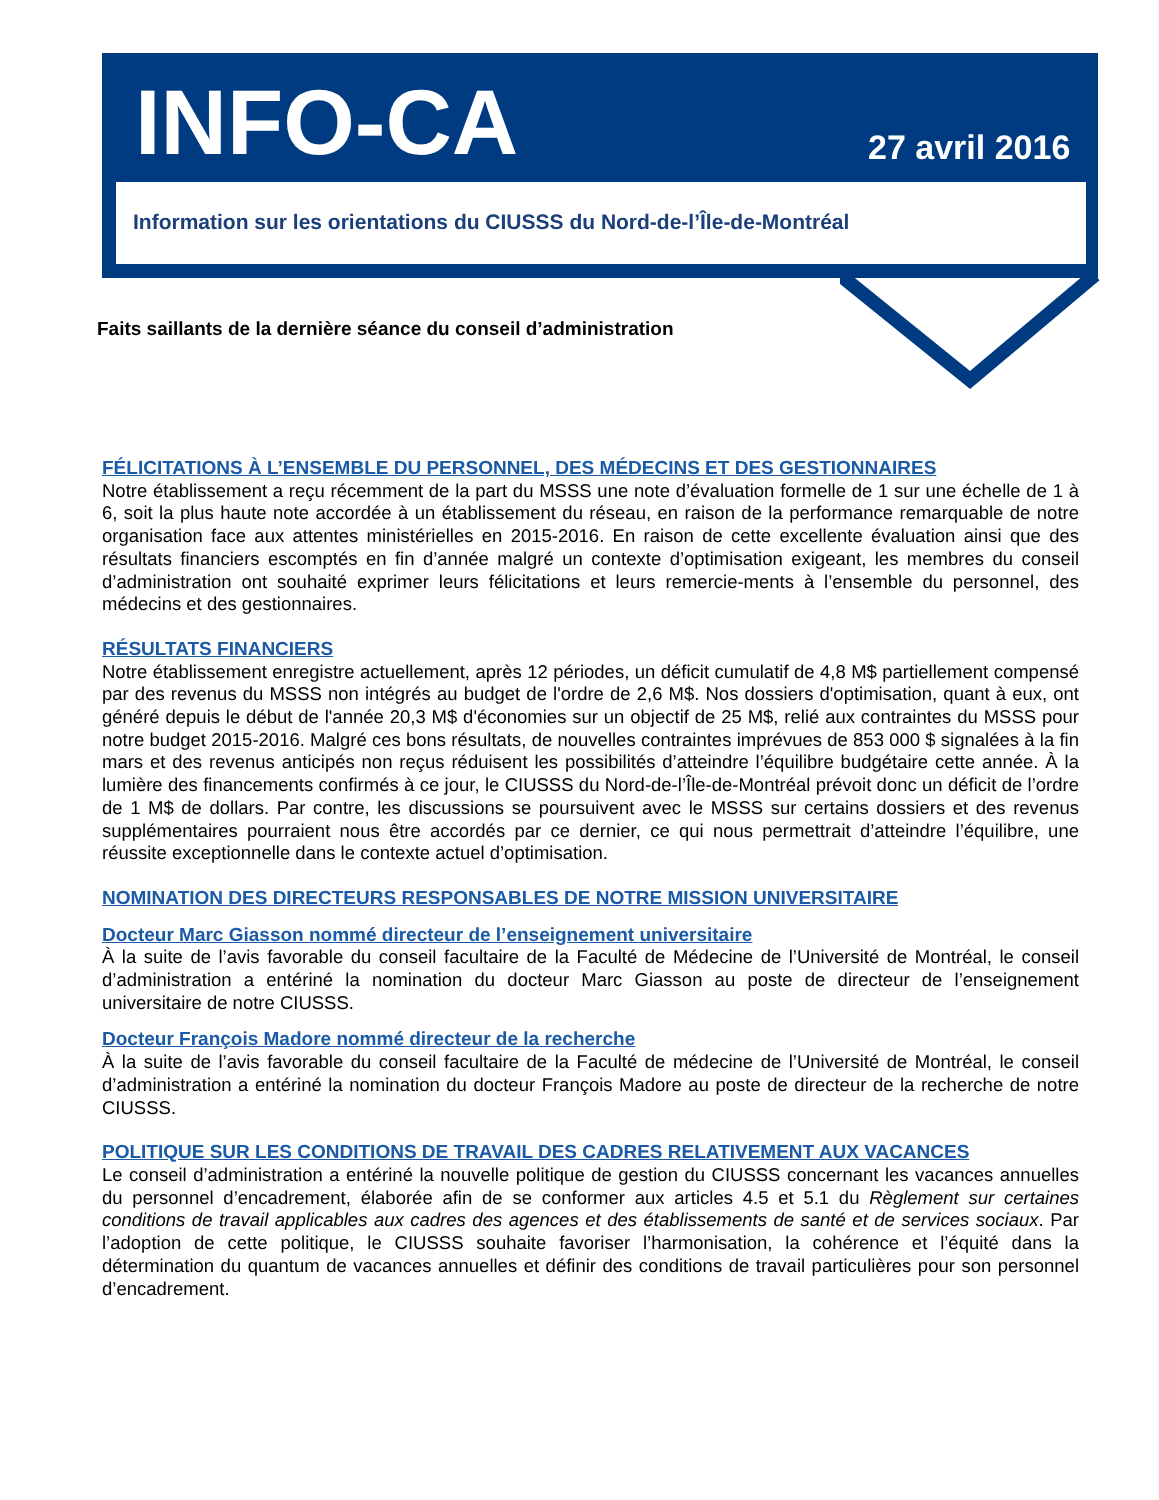INFO-CA 27 avril 2016
Information sur les orientations du CIUSSS du Nord-de-l’Île-de-Montréal
Faits saillants de la dernière séance du conseil d’administration
FÉLICITATIONS À L’ENSEMBLE DU PERSONNEL, DES MÉDECINS ET DES GESTIONNAIRES
Notre établissement a reçu récemment de la part du MSSS une note d’évaluation formelle de 1 sur une échelle de 1 à 6, soit la plus haute note accordée à un établissement du réseau, en raison de la performance remarquable de notre organisation face aux attentes ministérielles en 2015-2016. En raison de cette excellente évaluation ainsi que des résultats financiers escomptés en fin d’année malgré un contexte d’optimisation exigeant, les membres du conseil d’administration ont souhaité exprimer leurs félicitations et leurs remercie-ments à l’ensemble du personnel, des médecins et des gestionnaires.
RÉSULTATS FINANCIERS
Notre établissement enregistre actuellement, après 12 périodes, un déficit cumulatif de 4,8 M$ partiellement compensé par des revenus du MSSS non intégrés au budget de l'ordre de 2,6 M$. Nos dossiers d'optimisation, quant à eux, ont généré depuis le début de l'année 20,3 M$ d'économies sur un objectif de 25 M$, relié aux contraintes du MSSS pour notre budget 2015-2016. Malgré ces bons résultats, de nouvelles contraintes imprévues de 853 000 $ signalées à la fin mars et des revenus anticipés non reçus réduisent les possibilités d’atteindre l’équilibre budgétaire cette année. À la lumière des financements confirmés à ce jour, le CIUSSS du Nord-de-l’Île-de-Montréal prévoit donc un déficit de l’ordre de 1 M$ de dollars. Par contre, les discussions se poursuivent avec le MSSS sur certains dossiers et des revenus supplémentaires pourraient nous être accordés par ce dernier, ce qui nous permettrait d’atteindre l’équilibre, une réussite exceptionnelle dans le contexte actuel d’optimisation.
NOMINATION DES DIRECTEURS RESPONSABLES DE NOTRE MISSION UNIVERSITAIRE
Docteur Marc Giasson nommé directeur de l’enseignement universitaire
À la suite de l’avis favorable du conseil facultaire de la Faculté de Médecine de l’Université de Montréal, le conseil d’administration a entériné la nomination du docteur Marc Giasson au poste de directeur de l’enseignement universitaire de notre CIUSSS.
Docteur François Madore nommé directeur de la recherche
À la suite de l’avis favorable du conseil facultaire de la Faculté de médecine de l’Université de Montréal, le conseil d’administration a entériné la nomination du docteur François Madore au poste de directeur de la recherche de notre CIUSSS.
POLITIQUE SUR LES CONDITIONS DE TRAVAIL DES CADRES RELATIVEMENT AUX VACANCES
Le conseil d’administration a entériné la nouvelle politique de gestion du CIUSSS concernant les vacances annuelles du personnel d’encadrement, élaborée afin de se conformer aux articles 4.5 et 5.1 du Règlement sur certaines conditions de travail applicables aux cadres des agences et des établissements de santé et de services sociaux. Par l’adoption de cette politique, le CIUSSS souhaite favoriser l’harmonisation, la cohérence et l’équité dans la détermination du quantum de vacances annuelles et définir des conditions de travail particulières pour son personnel d’encadrement.